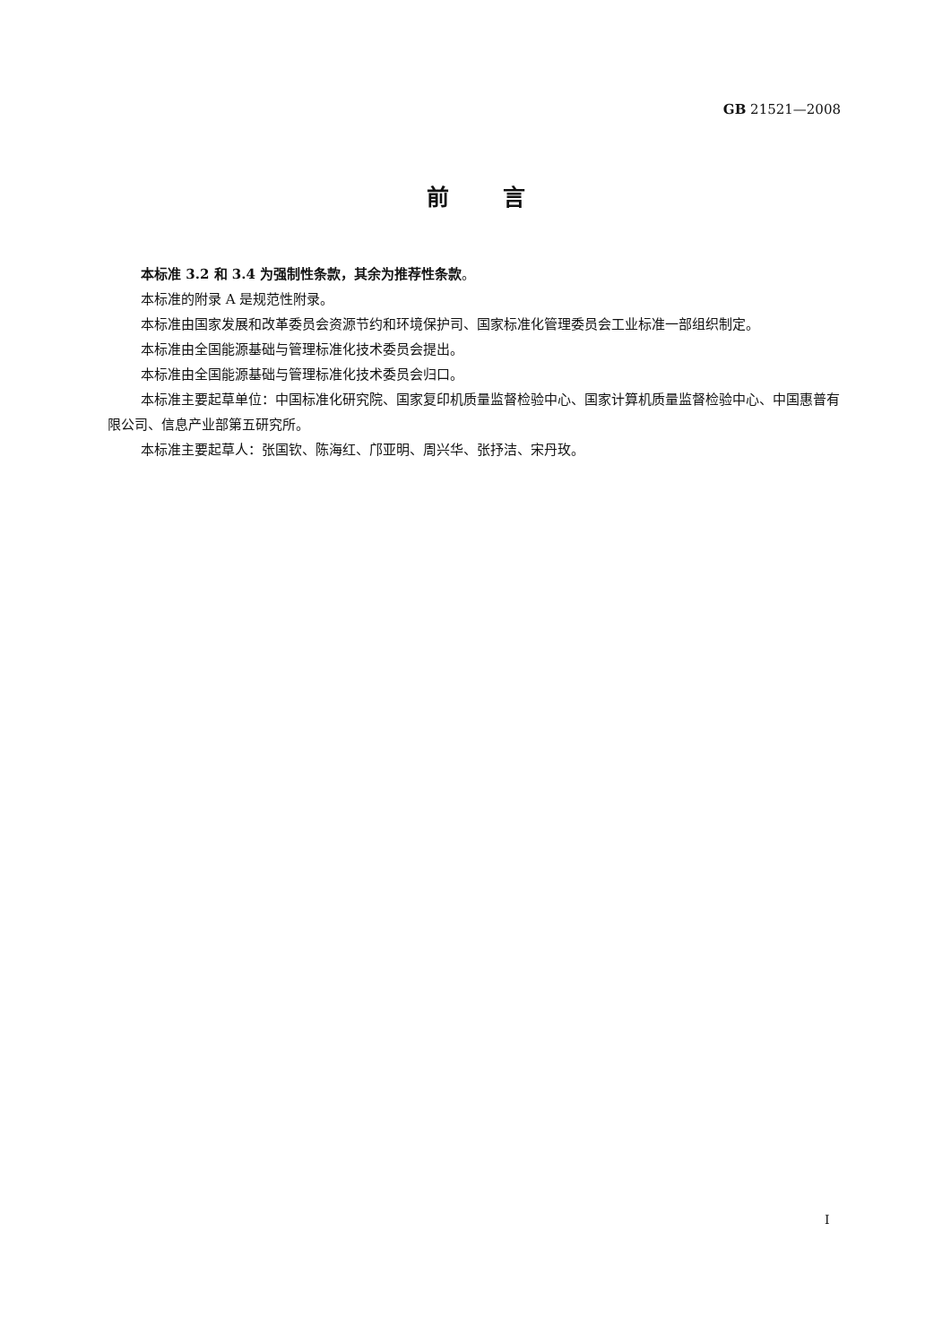GB 21521—2008
前言
本标准 3.2 和 3.4 为强制性条款，其余为推荐性条款。
本标准的附录 A 是规范性附录。
本标准由国家发展和改革委员会资源节约和环境保护司、国家标准化管理委员会工业标准一部组织制定。
本标准由全国能源基础与管理标准化技术委员会提出。
本标准由全国能源基础与管理标准化技术委员会归口。
本标准主要起草单位：中国标准化研究院、国家复印机质量监督检验中心、国家计算机质量监督检验中心、中国惠普有限公司、信息产业部第五研究所。
本标准主要起草人：张国钦、陈海红、邝亚明、周兴华、张抒洁、宋丹玫。
I